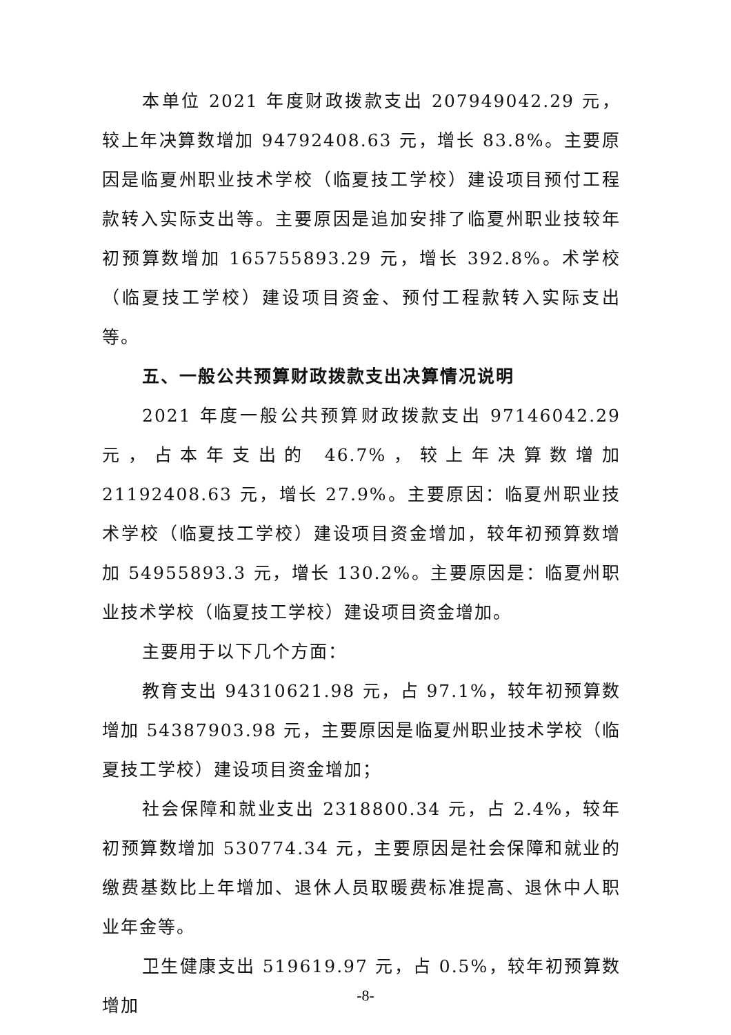本单位 2021 年度财政拨款支出 207949042.29 元，较上年决算数增加 94792408.63 元，增长 83.8%。主要原因是临夏州职业技术学校（临夏技工学校）建设项目预付工程款转入实际支出等。主要原因是追加安排了临夏州职业技较年初预算数增加 165755893.29 元，增长 392.8%。术学校（临夏技工学校）建设项目资金、预付工程款转入实际支出等。
五、一般公共预算财政拨款支出决算情况说明
2021 年度一般公共预算财政拨款支出 97146042.29 元，占本年支出的 46.7%，较上年决算数增加 21192408.63 元，增长 27.9%。主要原因：临夏州职业技术学校（临夏技工学校）建设项目资金增加，较年初预算数增加 54955893.3 元，增长 130.2%。主要原因是：临夏州职业技术学校（临夏技工学校）建设项目资金增加。
主要用于以下几个方面：
教育支出 94310621.98 元，占 97.1%，较年初预算数增加 54387903.98 元，主要原因是临夏州职业技术学校（临夏技工学校）建设项目资金增加；
社会保障和就业支出 2318800.34 元，占 2.4%，较年初预算数增加 530774.34 元，主要原因是社会保障和就业的缴费基数比上年增加、退休人员取暖费标准提高、退休中人职业年金等。
卫生健康支出 519619.97 元，占 0.5%，较年初预算数增加
-8-